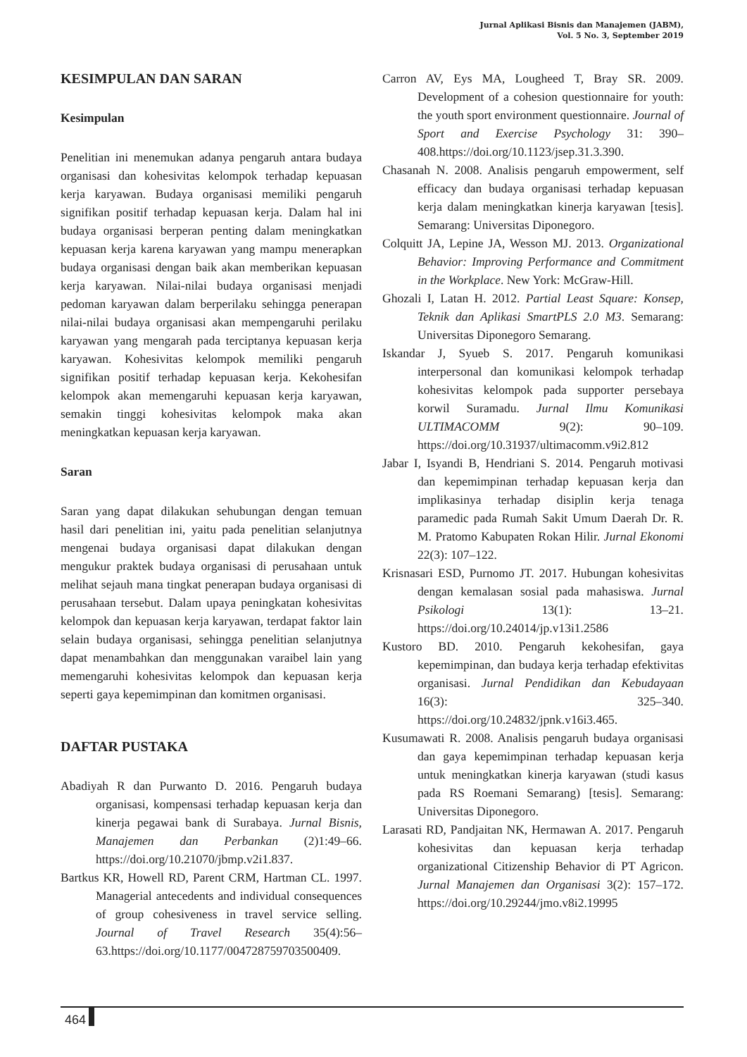Jurnal Aplikasi Bisnis dan Manajemen (JABM),
Vol. 5 No. 3, September 2019
KESIMPULAN DAN SARAN
Kesimpulan
Penelitian ini menemukan adanya pengaruh antara budaya organisasi dan kohesivitas kelompok terhadap kepuasan kerja karyawan. Budaya organisasi memiliki pengaruh signifikan positif terhadap kepuasan kerja. Dalam hal ini budaya organisasi berperan penting dalam meningkatkan kepuasan kerja karena karyawan yang mampu menerapkan budaya organisasi dengan baik akan memberikan kepuasan kerja karyawan. Nilai-nilai budaya organisasi menjadi pedoman karyawan dalam berperilaku sehingga penerapan nilai-nilai budaya organisasi akan mempengaruhi perilaku karyawan yang mengarah pada terciptanya kepuasan kerja karyawan. Kohesivitas kelompok memiliki pengaruh signifikan positif terhadap kepuasan kerja. Kekohesifan kelompok akan memengaruhi kepuasan kerja karyawan, semakin tinggi kohesivitas kelompok maka akan meningkatkan kepuasan kerja karyawan.
Saran
Saran yang dapat dilakukan sehubungan dengan temuan hasil dari penelitian ini, yaitu pada penelitian selanjutnya mengenai budaya organisasi dapat dilakukan dengan mengukur praktek budaya organisasi di perusahaan untuk melihat sejauh mana tingkat penerapan budaya organisasi di perusahaan tersebut. Dalam upaya peningkatan kohesivitas kelompok dan kepuasan kerja karyawan, terdapat faktor lain selain budaya organisasi, sehingga penelitian selanjutnya dapat menambahkan dan menggunakan varaibel lain yang memengaruhi kohesivitas kelompok dan kepuasan kerja seperti gaya kepemimpinan dan komitmen organisasi.
DAFTAR PUSTAKA
Abadiyah R dan Purwanto D. 2016. Pengaruh budaya organisasi, kompensasi terhadap kepuasan kerja dan kinerja pegawai bank di Surabaya. Jurnal Bisnis, Manajemen dan Perbankan (2)1:49–66. https://doi.org/10.21070/jbmp.v2i1.837.
Bartkus KR, Howell RD, Parent CRM, Hartman CL. 1997. Managerial antecedents and individual consequences of group cohesiveness in travel service selling. Journal of Travel Research 35(4):56–63.https://doi.org/10.1177/004728759703500409.
Carron AV, Eys MA, Lougheed T, Bray SR. 2009. Development of a cohesion questionnaire for youth: the youth sport environment questionnaire. Journal of Sport and Exercise Psychology 31: 390–408.https://doi.org/10.1123/jsep.31.3.390.
Chasanah N. 2008. Analisis pengaruh empowerment, self efficacy dan budaya organisasi terhadap kepuasan kerja dalam meningkatkan kinerja karyawan [tesis]. Semarang: Universitas Diponegoro.
Colquitt JA, Lepine JA, Wesson MJ. 2013. Organizational Behavior: Improving Performance and Commitment in the Workplace. New York: McGraw-Hill.
Ghozali I, Latan H. 2012. Partial Least Square: Konsep, Teknik dan Aplikasi SmartPLS 2.0 M3. Semarang: Universitas Diponegoro Semarang.
Iskandar J, Syueb S. 2017. Pengaruh komunikasi interpersonal dan komunikasi kelompok terhadap kohesivitas kelompok pada supporter persebaya korwil Suramadu. Jurnal Ilmu Komunikasi ULTIMACOMM 9(2): 90–109. https://doi.org/10.31937/ultimacomm.v9i2.812
Jabar I, Isyandi B, Hendriani S. 2014. Pengaruh motivasi dan kepemimpinan terhadap kepuasan kerja dan implikasinya terhadap disiplin kerja tenaga paramedic pada Rumah Sakit Umum Daerah Dr. R. M. Pratomo Kabupaten Rokan Hilir. Jurnal Ekonomi 22(3): 107–122.
Krisnasari ESD, Purnomo JT. 2017. Hubungan kohesivitas dengan kemalasan sosial pada mahasiswa. Jurnal Psikologi 13(1): 13–21. https://doi.org/10.24014/jp.v13i1.2586
Kustoro BD. 2010. Pengaruh kekohesifan, gaya kepemimpinan, dan budaya kerja terhadap efektivitas organisasi. Jurnal Pendidikan dan Kebudayaan 16(3): 325–340. https://doi.org/10.24832/jpnk.v16i3.465.
Kusumawati R. 2008. Analisis pengaruh budaya organisasi dan gaya kepemimpinan terhadap kepuasan kerja untuk meningkatkan kinerja karyawan (studi kasus pada RS Roemani Semarang) [tesis]. Semarang: Universitas Diponegoro.
Larasati RD, Pandjaitan NK, Hermawan A. 2017. Pengaruh kohesivitas dan kepuasan kerja terhadap organizational Citizenship Behavior di PT Agricon. Jurnal Manajemen dan Organisasi 3(2): 157–172. https://doi.org/10.29244/jmo.v8i2.19995
464